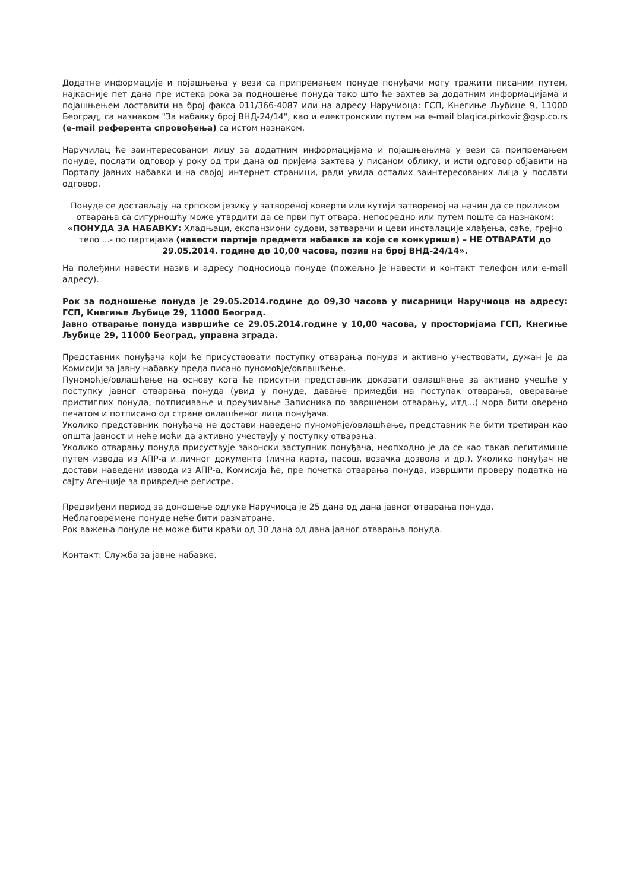Додатне информације и појашњења у вези са припремањем понуде понуђачи могу тражити писаним путем, најкасније пет дана пре истека рока за подношење понуда тако што ће захтев за додатним информацијама и појашњењем доставити на број факса 011/366-4087 или на адресу Наручиоца: ГСП, Кнегиње Љубице 9, 11000 Београд, са назнаком "За набавку број ВНД-24/14", као и електронским путем на e-mail blagica.pirkovic@gsp.co.rs (e-mail референта спровођења) са истом назнаком.
Наручилац ће заинтересованом лицу за додатним информацијама и појашњењима у вези са припремањем понуде, послати одговор у року од три дана од пријема захтева у писаном облику, и исти одговор објавити на Порталу јавних набавки и на својој интернет страници, ради увида осталих заинтересованих лица у послати одговор.
Понуде се достављају на српском језику у затвореној коверти или кутији затвореној на начин да се приликом отварања са сигурношћу може утврдити да се први пут отвара, непосредно или путем поште са назнаком:
«ПОНУДА ЗА НАБАВКУ: Хладњаци, експанзиони судови, затварачи и цеви инсталације хлађења, саће, грејно тело ...- по партијама (навести партије предмета набавке за које се конкурише) – НЕ ОТВАРАТИ до 29.05.2014. године до 10,00 часова, позив на број ВНД-24/14».
На полеђини навести назив и адресу подносиоца понуде (пожељно је навести и контакт телефон или e-mail адресу).
Рок за подношење понуда је 29.05.2014.године до 09,30 часова у писарници Наручиоца на адресу: ГСП, Кнегиње Љубице 29, 11000 Београд.
Јавно отварање понуда извршиће се 29.05.2014.године у 10,00 часова, у просторијама ГСП, Кнегиње Љубице 29, 11000 Београд, управна зграда.
Представник понуђача који ће присуствовати поступку отварања понуда и активно учествовати, дужан је да Комисији за јавну набавку преда писано пуномоћје/овлашћење.
Пуномоћје/овлашћење на основу кога ће присутни представник доказати овлашћење за активно учешће у поступку јавног отварања понуда (увид у понуде, давање примедби на поступак отварања, оверавање пристиглих понуда, потписивање и преузимање Записника по завршеном отварању, итд...) мора бити оверено печатом и потписано од стране овлашћеног лица понуђача.
Уколико представник понуђача не достави наведено пуномоћје/овлашћење, представник ће бити третиран као општа јавност и неће моћи да активно учествују у поступку отварања.
Уколико отварању понуда присуствује законски заступник понуђача, неопходно је да се као такав легитимише путем извода из АПР-а и личног документа (лична карта, пасош, возачка дозвола и др.). Уколико понуђач не достави наведени извода из АПР-а, Комисија ће, пре почетка отварања понуда, извршити проверу податка на сајту Агенције за привредне регистре.
Предвиђени период за доношење одлуке Наручиоца је 25 дана од дана јавног отварања понуда.
Неблаговремене понуде неће бити разматране.
Рок важења понуде не може бити краћи од 30 дана од дана јавног отварања понуда.
Контакт: Служба за јавне набавке.